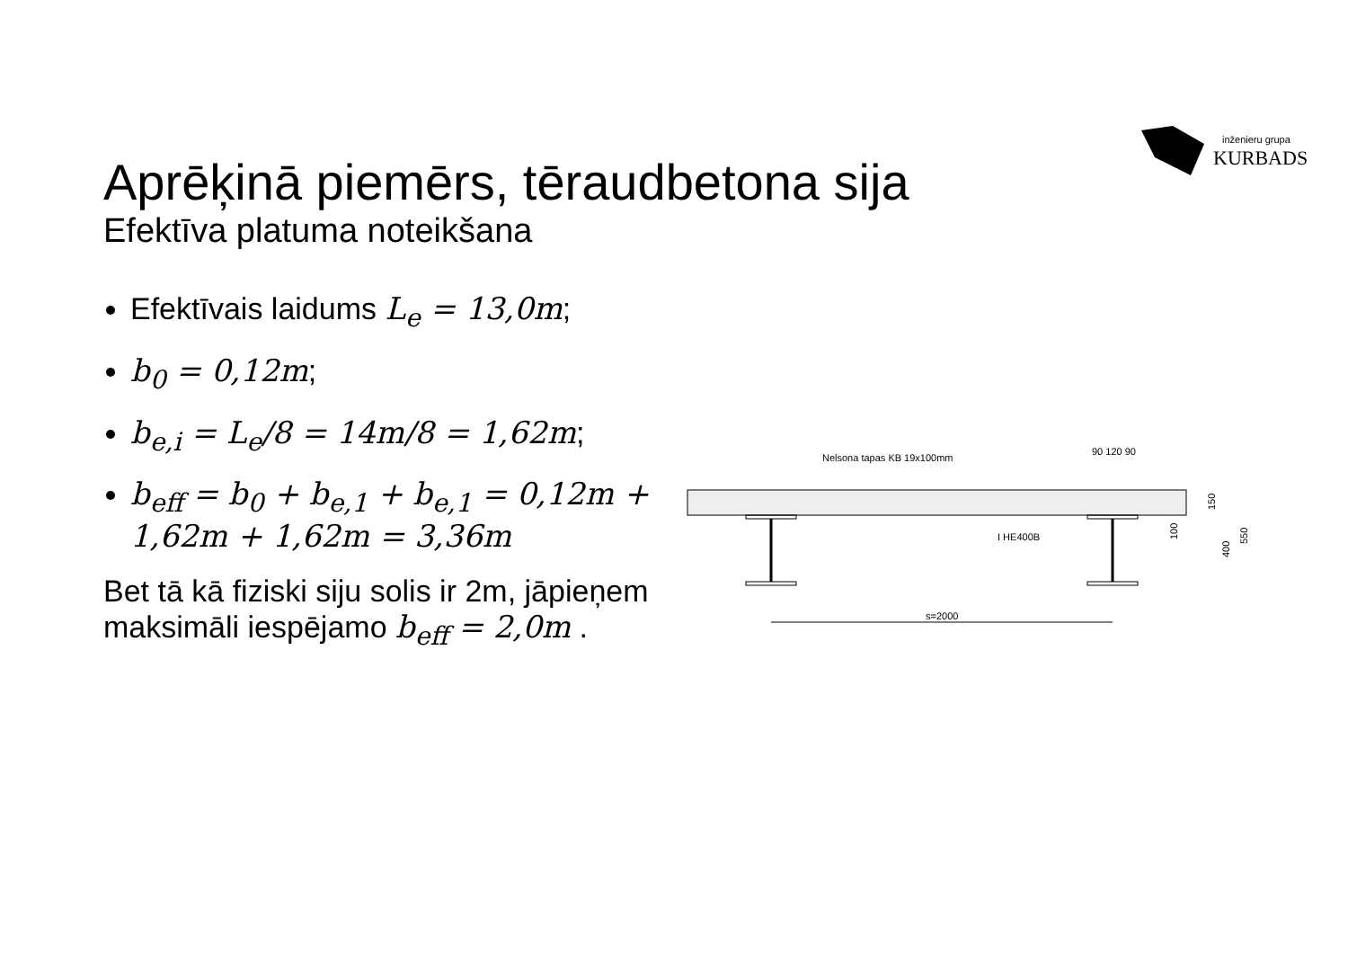inženieru grupa
KURBADS
Aprēķinā piemērs, tēraudbetona sija
Efektīva platuma noteikšana
Efektīvais laidums L<sub>e</sub> = 13,0m;
b<sub>0</sub> = 0,12m;
b<sub>e,i</sub> = L<sub>e</sub>/8 = 14m/8 = 1,62m;
b<sub>eff</sub> = b<sub>0</sub> + b<sub>e,1</sub> + b<sub>e,1</sub> = 0,12m + 1,62m + 1,62m = 3,36m
Bet tā kā fiziski siju solis ir 2m, jāpieņem maksimāli iespējamo b<sub>eff</sub> = 2,0m .
Nelsona tapas KB 19x100mm
90 120 90
I HE400B
s=2000
150
100
400
550